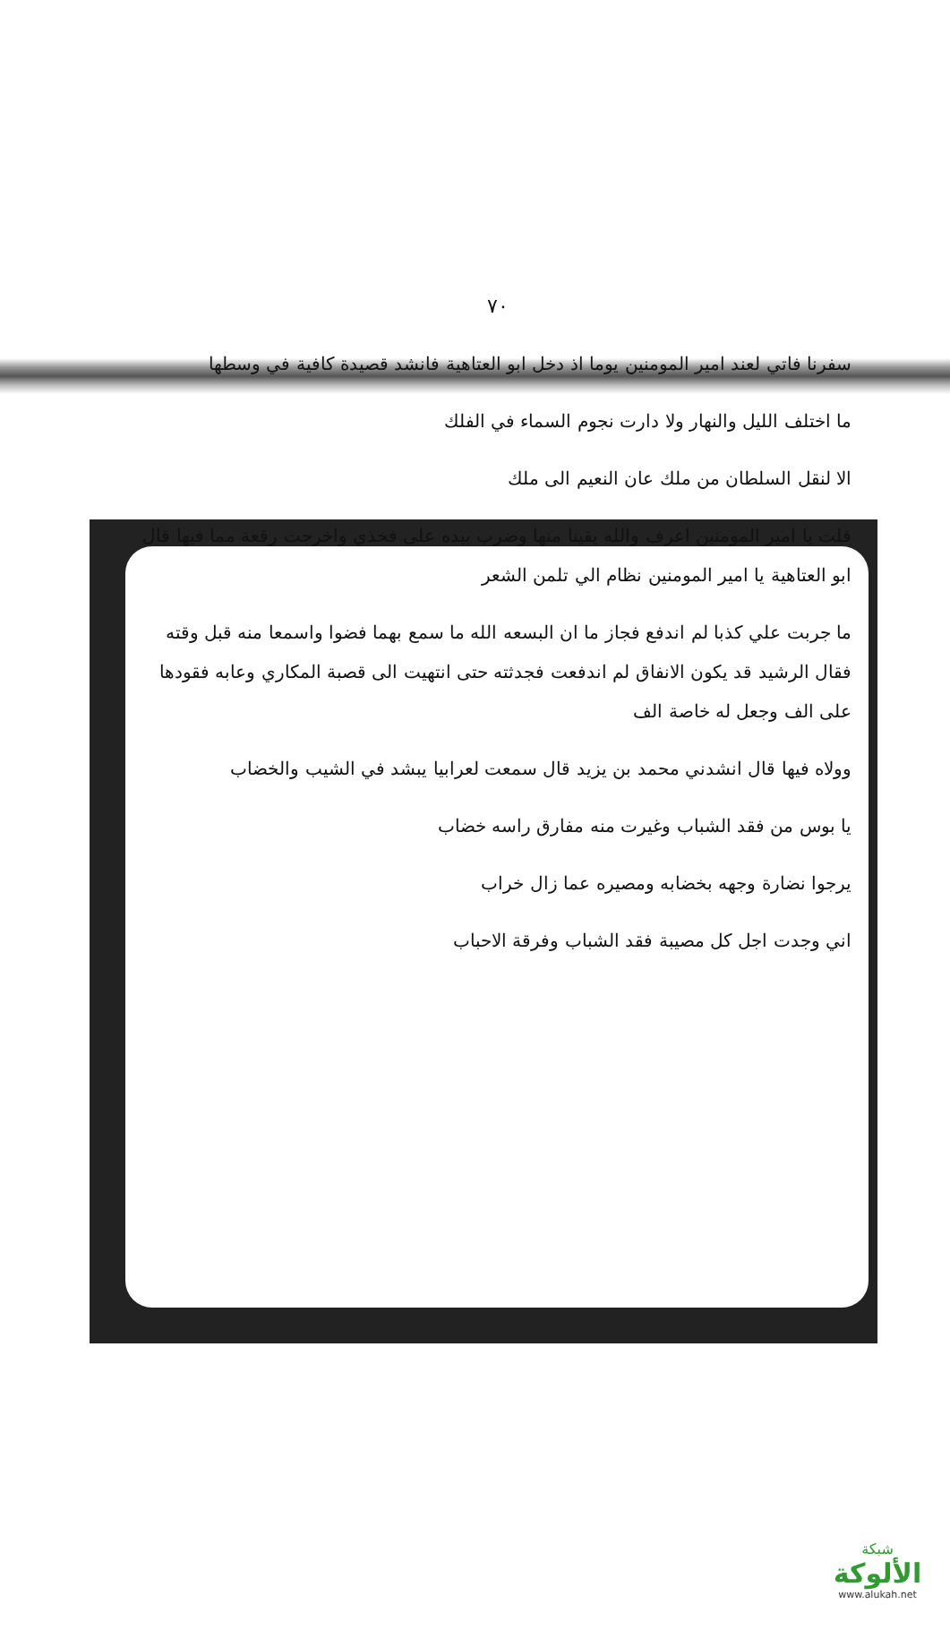٧٠
سفرنا فاتي لعند امير المومنين يوما اذ دخل ابو العتاهية فانشد قصيدة كافية في وسطها
ما اختلف الليل والنهار ولا دارت نجوم السماء في الفلك
الا لنقل السلطان من ملك عان النعيم الى ملك
قلت يا امير المومنين اعرف والله يقينا منها وضرب بيده على فخذي واخرجت رقعة مما فيها قال ابو العتاهية يا امير المومنين نظام الي تلمن الشعر
ما جربت علي كذبا لم اندفع فجاز ما ان البسعه الله ما سمع بهما فضوا واسمعا منه قبل وقته فقال الرشيد قد يكون الانفاق لم اندفعت فجدثته حتى انتهيت الى قصبة المكاري وعابه فقودها على الف وجعل له خاصة الف
وولاه فيها قال انشدني محمد بن يزيد قال سمعت لعرابيا يبشد في الشيب والخضاب
يا بوس من فقد الشباب وغيرت منه مفارق راسه خضاب
يرجوا نضارة وجهه بخضابه ومصيره عما زال خراب
اني وجدت اجل كل مصيبة فقد الشباب وفرقة الاحباب
شبكة
الألوكة
www.alukah.net